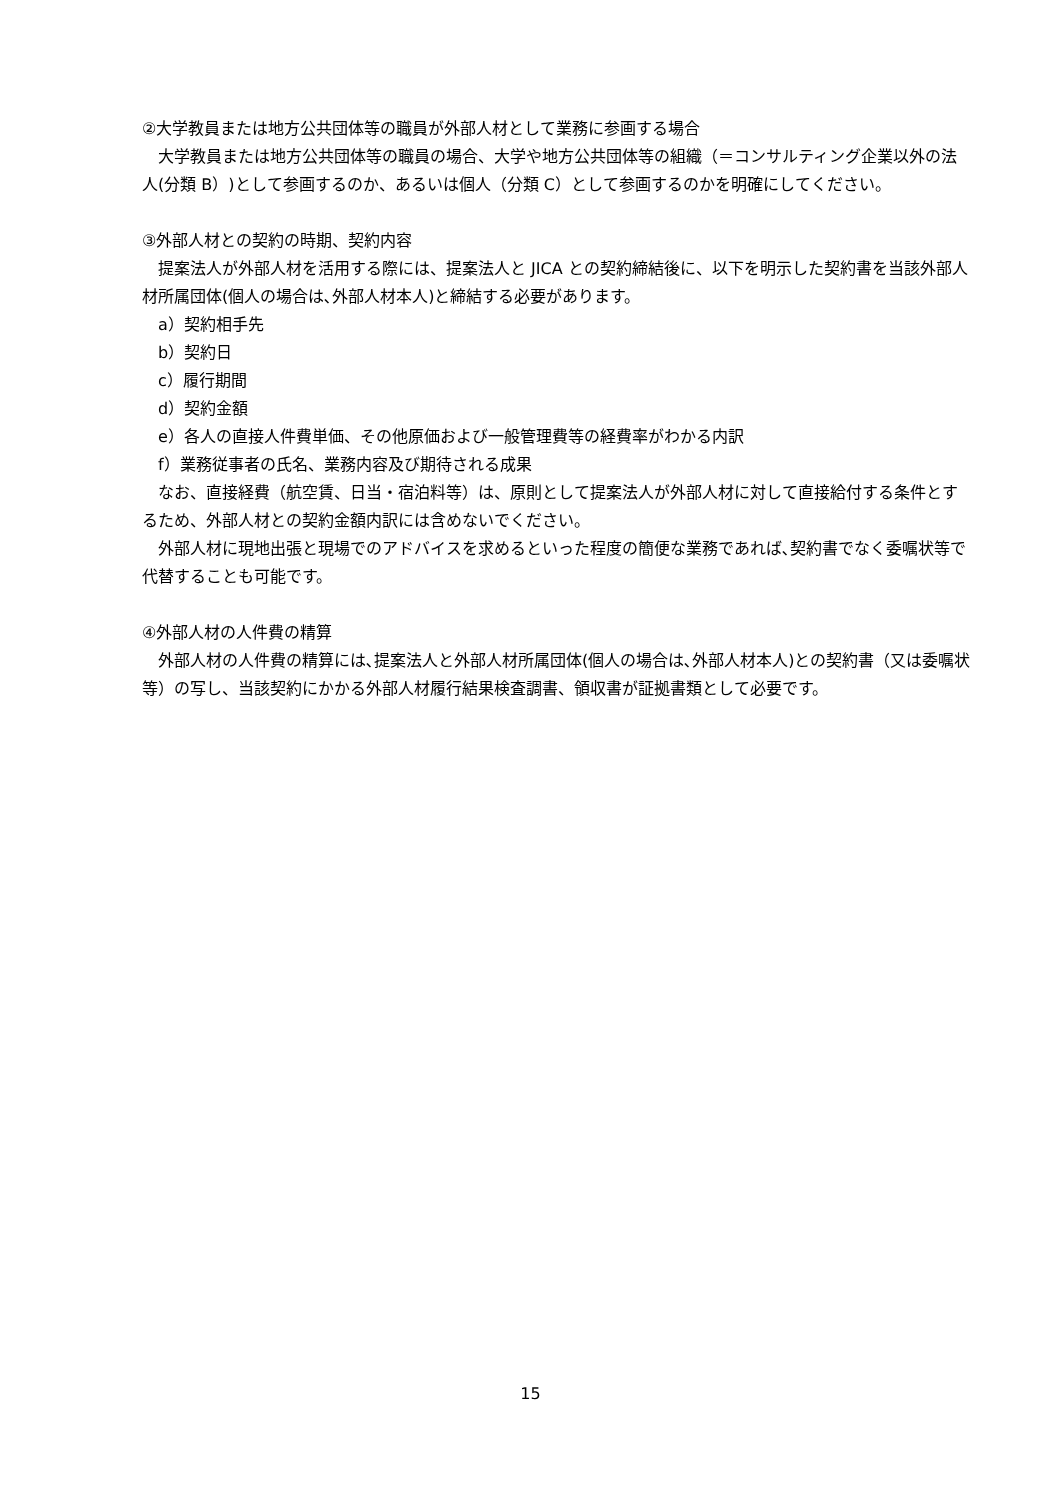②大学教員または地方公共団体等の職員が外部人材として業務に参画する場合
大学教員または地方公共団体等の職員の場合、大学や地方公共団体等の組織（＝コンサルティング企業以外の法人(分類 B）)として参画するのか、あるいは個人（分類 C）として参画するのかを明確にしてください。
③外部人材との契約の時期、契約内容
提案法人が外部人材を活用する際には、提案法人と JICA との契約締結後に、以下を明示した契約書を当該外部人材所属団体(個人の場合は､外部人材本人)と締結する必要があります。
a）契約相手先
b）契約日
c）履行期間
d）契約金額
e）各人の直接人件費単価、その他原価および一般管理費等の経費率がわかる内訳
f）業務従事者の氏名、業務内容及び期待される成果
なお、直接経費（航空賃、日当・宿泊料等）は、原則として提案法人が外部人材に対して直接給付する条件とするため、外部人材との契約金額内訳には含めないでください。
外部人材に現地出張と現場でのアドバイスを求めるといった程度の簡便な業務であれば､契約書でなく委嘱状等で代替することも可能です。
④外部人材の人件費の精算
外部人材の人件費の精算には､提案法人と外部人材所属団体(個人の場合は､外部人材本人)との契約書（又は委嘱状等）の写し、当該契約にかかる外部人材履行結果検査調書、領収書が証拠書類として必要です。
15